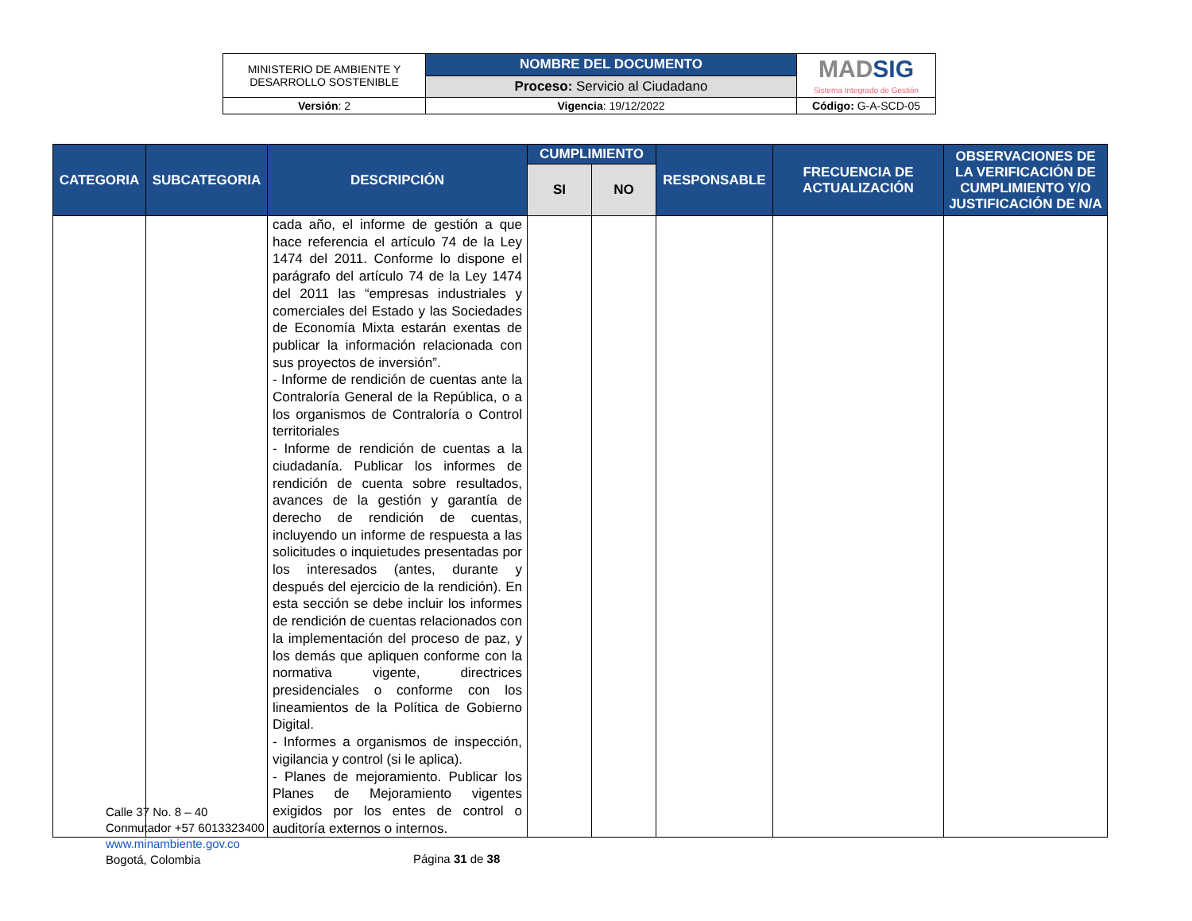| MINISTERIO DE AMBIENTE Y DESARROLLO SOSTENIBLE | NOMBRE DEL DOCUMENTO | MAD SIG Sistema Integrado de Gestión |
| | Proceso: Servicio al Ciudadano | |
| Versión : 2 | Vigencia : 19/12/2022 | Código: G-A-SCD-05 |
| CATEGORIA | SUBCATEGORIA | DESCRIPCIÓN | CUMPLIMIENTO | | RESPONSABLE | FRECUENCIA DE ACTUALIZACIÓN | OBSERVACIONES DE LA VERIFICACIÓN DE CUMPLIMIENTO Y/O JUSTIFICACIÓN DE N/A |
| --- | --- | --- | --- | --- | --- | --- | --- |
| | | | SI | NO | | | |
| | | cada año, el informe de gestión a que hace referencia el artículo 74 de la Ley 1474 del 2011. Conforme lo dispone el parágrafo del artículo 74 de la Ley 1474 del 2011 las “empresas industriales y comerciales del Estado y las Sociedades de Economía Mixta estarán exentas de publicar la información relacionada con sus proyectos de inversión”. - Informe de rendición de cuentas ante la Contraloría General de la República, o a los organismos de Contraloría o Control territoriales - Informe de rendición de cuentas a la ciudadanía. Publicar los informes de rendición de cuenta sobre resultados, avances de la gestión y garantía de derecho de rendición de cuentas, incluyendo un informe de respuesta a las solicitudes o inquietudes presentadas por los interesados (antes, durante y después del ejercicio de la rendición). En esta sección se debe incluir los informes de rendición de cuentas relacionados con la implementación del proceso de paz, y los demás que apliquen conforme con la normativa vigente, directrices presidenciales o conforme con los lineamientos de la Política de Gobierno Digital. - Informes a organismos de inspección, vigilancia y control (si le aplica). - Planes de mejoramiento. Publicar los Planes de Mejoramiento vigentes exigidos por los entes de control o auditoría externos o internos. | | | | | |
Calle 37 No. 8 – 40
Conmutador +57 6013323400
www.minambiente.gov.co
Bogotá, Colombia
Página 31 de 38